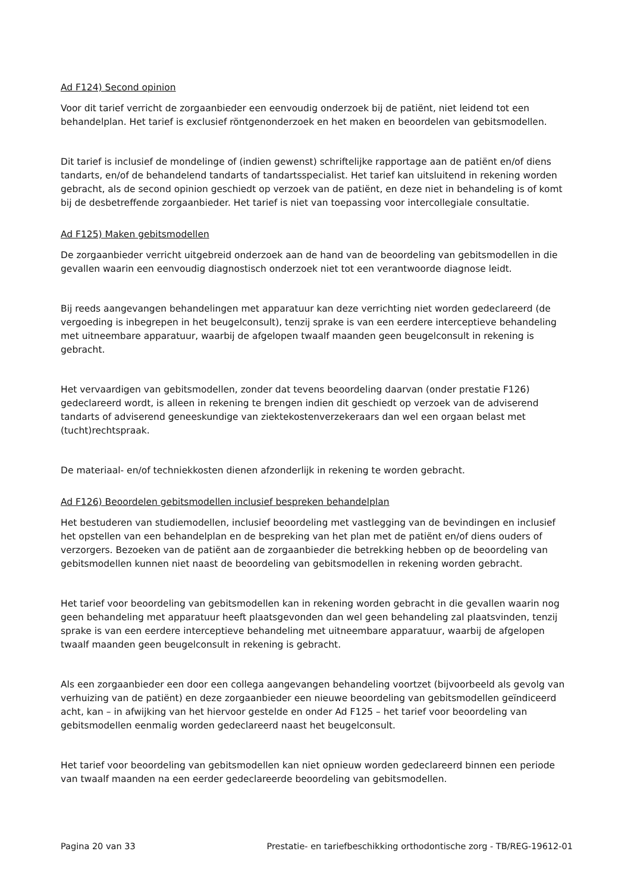Ad F124) Second opinion
Voor dit tarief verricht de zorgaanbieder een eenvoudig onderzoek bij de patiënt, niet leidend tot een behandelplan. Het tarief is exclusief röntgenonderzoek en het maken en beoordelen van gebitsmodellen.
Dit tarief is inclusief de mondelinge of (indien gewenst) schriftelijke rapportage aan de patiënt en/of diens tandarts, en/of de behandelend tandarts of tandartsspecialist. Het tarief kan uitsluitend in rekening worden gebracht, als de second opinion geschiedt op verzoek van de patiënt, en deze niet in behandeling is of komt bij de desbetreffende zorgaanbieder. Het tarief is niet van toepassing voor intercollegiale consultatie.
Ad F125) Maken gebitsmodellen
De zorgaanbieder verricht uitgebreid onderzoek aan de hand van de beoordeling van gebitsmodellen in die gevallen waarin een eenvoudig diagnostisch onderzoek niet tot een verantwoorde diagnose leidt.
Bij reeds aangevangen behandelingen met apparatuur kan deze verrichting niet worden gedeclareerd (de vergoeding is inbegrepen in het beugelconsult), tenzij sprake is van een eerdere interceptieve behandeling met uitneembare apparatuur, waarbij de afgelopen twaalf maanden geen beugelconsult in rekening is gebracht.
Het vervaardigen van gebitsmodellen, zonder dat tevens beoordeling daarvan (onder prestatie F126) gedeclareerd wordt, is alleen in rekening te brengen indien dit geschiedt op verzoek van de adviserend tandarts of adviserend geneeskundige van ziektekostenverzekeraars dan wel een orgaan belast met (tucht)rechtspraak.
De materiaal- en/of techniekkosten dienen afzonderlijk in rekening te worden gebracht.
Ad F126) Beoordelen gebitsmodellen inclusief bespreken behandelplan
Het bestuderen van studiemodellen, inclusief beoordeling met vastlegging van de bevindingen en inclusief het opstellen van een behandelplan en de bespreking van het plan met de patiënt en/of diens ouders of verzorgers. Bezoeken van de patiënt aan de zorgaanbieder die betrekking hebben op de beoordeling van gebitsmodellen kunnen niet naast de beoordeling van gebitsmodellen in rekening worden gebracht.
Het tarief voor beoordeling van gebitsmodellen kan in rekening worden gebracht in die gevallen waarin nog geen behandeling met apparatuur heeft plaatsgevonden dan wel geen behandeling zal plaatsvinden, tenzij sprake is van een eerdere interceptieve behandeling met uitneembare apparatuur, waarbij de afgelopen twaalf maanden geen beugelconsult in rekening is gebracht.
Als een zorgaanbieder een door een collega aangevangen behandeling voortzet (bijvoorbeeld als gevolg van verhuizing van de patiënt) en deze zorgaanbieder een nieuwe beoordeling van gebitsmodellen geïndiceerd acht, kan – in afwijking van het hiervoor gestelde en onder Ad F125 – het tarief voor beoordeling van gebitsmodellen eenmalig worden gedeclareerd naast het beugelconsult.
Het tarief voor beoordeling van gebitsmodellen kan niet opnieuw worden gedeclareerd binnen een periode van twaalf maanden na een eerder gedeclareerde beoordeling van gebitsmodellen.
Pagina 20 van 33 Prestatie- en tariefbeschikking orthodontische zorg - TB/REG-19612-01